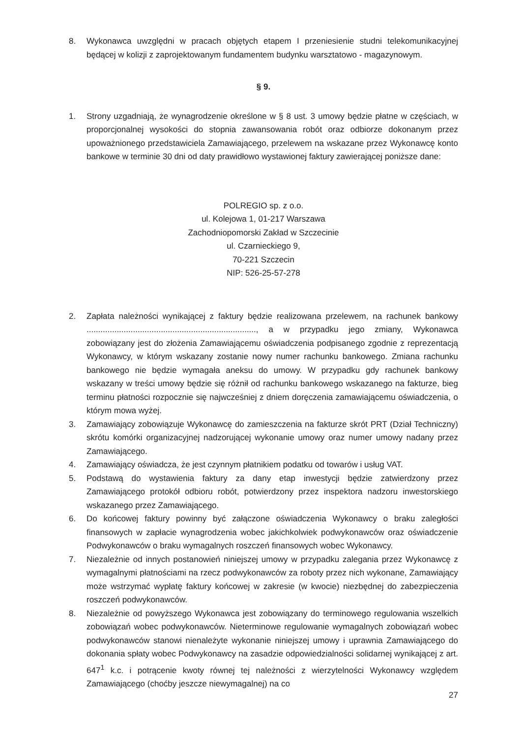8. Wykonawca uwzględni w pracach objętych etapem I przeniesienie studni telekomunikacyjnej będącej w kolizji z zaprojektowanym fundamentem budynku warsztatowo - magazynowym.
§ 9.
1. Strony uzgadniają, że wynagrodzenie określone w § 8 ust. 3 umowy będzie płatne w częściach, w proporcjonalnej wysokości do stopnia zawansowania robót oraz odbiorze dokonanym przez upoważnionego przedstawiciela Zamawiającego, przelewem na wskazane przez Wykonawcę konto bankowe w terminie 30 dni od daty prawidłowo wystawionej faktury zawierającej poniższe dane:
POLREGIO sp. z o.o.
ul. Kolejowa 1, 01-217 Warszawa
Zachodniopomorski Zakład w Szczecinie
ul. Czarnieckiego 9,
70-221 Szczecin
NIP: 526-25-57-278
2. Zapłata należności wynikającej z faktury będzie realizowana przelewem, na rachunek bankowy ........................................................................., a w przypadku jego zmiany, Wykonawca zobowiązany jest do złożenia Zamawiającemu oświadczenia podpisanego zgodnie z reprezentacją Wykonawcy, w którym wskazany zostanie nowy numer rachunku bankowego. Zmiana rachunku bankowego nie będzie wymagała aneksu do umowy. W przypadku gdy rachunek bankowy wskazany w treści umowy będzie się różnił od rachunku bankowego wskazanego na fakturze, bieg terminu płatności rozpocznie się najwcześniej z dniem doręczenia zamawiającemu oświadczenia, o którym mowa wyżej.
3. Zamawiający zobowiązuje Wykonawcę do zamieszczenia na fakturze skrót PRT (Dział Techniczny) skrótu komórki organizacyjnej nadzorującej wykonanie umowy oraz numer umowy nadany przez Zamawiającego.
4. Zamawiający oświadcza, że jest czynnym płatnikiem podatku od towarów i usług VAT.
5. Podstawą do wystawienia faktury za dany etap inwestycji będzie zatwierdzony przez Zamawiającego protokół odbioru robót, potwierdzony przez inspektora nadzoru inwestorskiego wskazanego przez Zamawiającego.
6. Do końcowej faktury powinny być załączone oświadczenia Wykonawcy o braku zaległości finansowych w zapłacie wynagrodzenia wobec jakichkolwiek podwykonawców oraz oświadczenie Podwykonawców o braku wymagalnych roszczeń finansowych wobec Wykonawcy.
7. Niezależnie od innych postanowień niniejszej umowy w przypadku zalegania przez Wykonawcę z wymagalnymi płatnościami na rzecz podwykonawców za roboty przez nich wykonane, Zamawiający może wstrzymać wypłatę faktury końcowej w zakresie (w kwocie) niezbędnej do zabezpieczenia roszczeń podwykonawców.
8. Niezależnie od powyższego Wykonawca jest zobowiązany do terminowego regulowania wszelkich zobowiązań wobec podwykonawców. Nieterminowe regulowanie wymagalnych zobowiązań wobec podwykonawców stanowi nienależyte wykonanie niniejszej umowy i uprawnia Zamawiającego do dokonania spłaty wobec Podwykonawcy na zasadzie odpowiedzialności solidarnej wynikającej z art. 647<sup>1</sup> k.c. i potrącenie kwoty równej tej należności z wierzytelności Wykonawcy względem Zamawiającego (choćby jeszcze niewymagalnej) na co
27